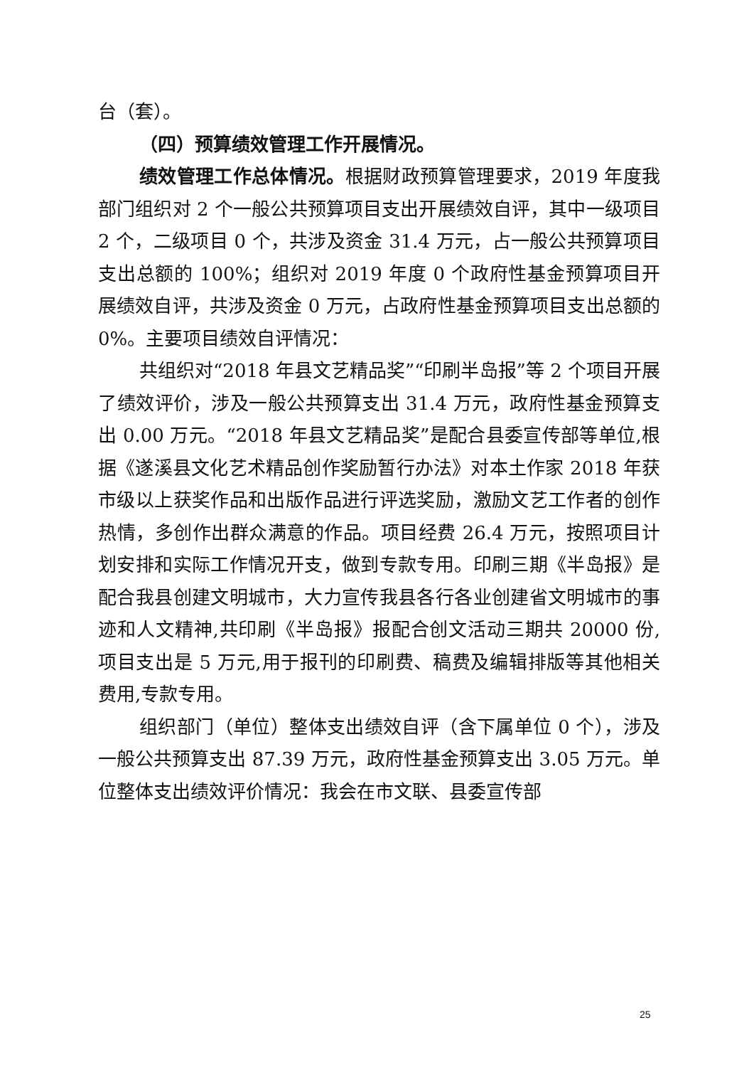台（套）。
（四）预算绩效管理工作开展情况。
绩效管理工作总体情况。根据财政预算管理要求，2019 年度我部门组织对 2 个一般公共预算项目支出开展绩效自评，其中一级项目 2 个，二级项目 0 个，共涉及资金 31.4 万元，占一般公共预算项目支出总额的 100%；组织对 2019 年度 0 个政府性基金预算项目开展绩效自评，共涉及资金 0 万元，占政府性基金预算项目支出总额的 0%。主要项目绩效自评情况：
共组织对“2018 年县文艺精品奖”“印刷半岛报”等 2 个项目开展了绩效评价，涉及一般公共预算支出 31.4 万元，政府性基金预算支出 0.00 万元。“2018 年县文艺精品奖”是配合县委宣传部等单位,根据《遂溪县文化艺术精品创作奖励暂行办法》对本土作家 2018 年获市级以上获奖作品和出版作品进行评选奖励，激励文艺工作者的创作热情，多创作出群众满意的作品。项目经费 26.4 万元，按照项目计划安排和实际工作情况开支，做到专款专用。印刷三期《半岛报》是配合我县创建文明城市，大力宣传我县各行各业创建省文明城市的事迹和人文精神,共印刷《半岛报》报配合创文活动三期共 20000 份,项目支出是 5 万元,用于报刊的印刷费、稿费及编辑排版等其他相关费用,专款专用。
组织部门（单位）整体支出绩效自评（含下属单位 0 个），涉及一般公共预算支出 87.39 万元，政府性基金预算支出 3.05 万元。单位整体支出绩效评价情况：我会在市文联、县委宣传部
25